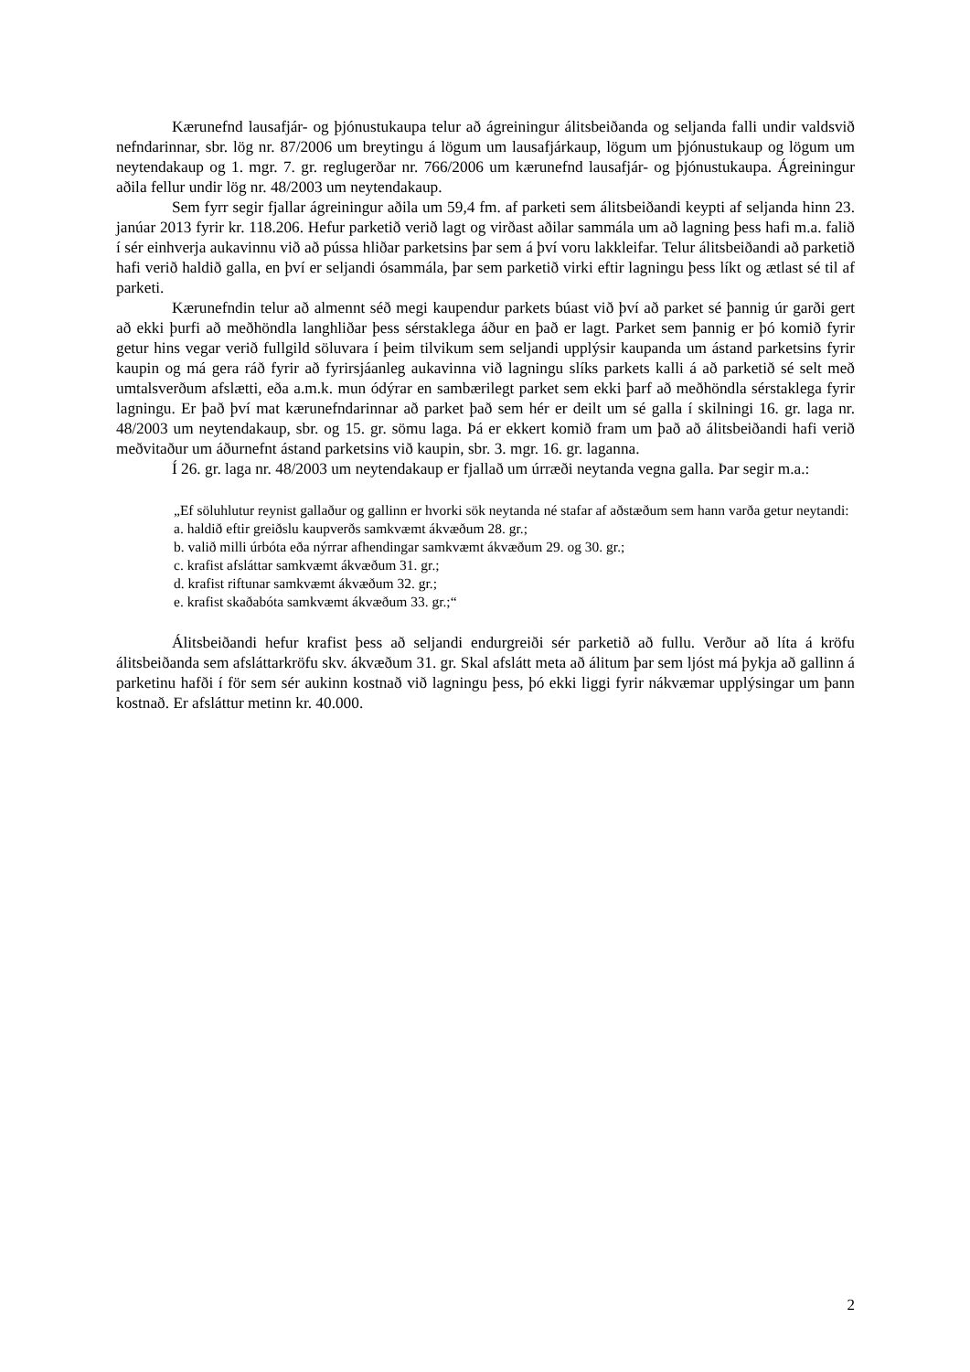Kærunefnd lausafjár- og þjónustukaupa telur að ágreiningur álitsbeiðanda og seljanda falli undir valdsvið nefndarinnar, sbr. lög nr. 87/2006 um breytingu á lögum um lausafjárkaup, lögum um þjónustukaup og lögum um neytendakaup og 1. mgr. 7. gr. reglugerðar nr. 766/2006 um kærunefnd lausafjár- og þjónustukaupa. Ágreiningur aðila fellur undir lög nr. 48/2003 um neytendakaup.
Sem fyrr segir fjallar ágreiningur aðila um 59,4 fm. af parketi sem álitsbeiðandi keypti af seljanda hinn 23. janúar 2013 fyrir kr. 118.206. Hefur parketið verið lagt og virðast aðilar sammála um að lagning þess hafi m.a. falið í sér einhverja aukavinnu við að pússa hliðar parketsins þar sem á því voru lakkleifar. Telur álitsbeiðandi að parketið hafi verið haldið galla, en því er seljandi ósammála, þar sem parketið virki eftir lagningu þess líkt og ætlast sé til af parketi.
Kærunefndin telur að almennt séð megi kaupendur parkets búast við því að parket sé þannig úr garði gert að ekki þurfi að meðhöndla langhliðar þess sérstaklega áður en það er lagt. Parket sem þannig er þó komið fyrir getur hins vegar verið fullgild söluvara í þeim tilvikum sem seljandi upplýsir kaupanda um ástand parketsins fyrir kaupin og má gera ráð fyrir að fyrirsjáanleg aukavinna við lagningu slíks parkets kalli á að parketið sé selt með umtalsverðum afslætti, eða a.m.k. mun ódýrar en sambærilegt parket sem ekki þarf að meðhöndla sérstaklega fyrir lagningu. Er það því mat kærunefndarinnar að parket það sem hér er deilt um sé galla í skilningi 16. gr. laga nr. 48/2003 um neytendakaup, sbr. og 15. gr. sömu laga. Þá er ekkert komið fram um það að álitsbeiðandi hafi verið meðvitaður um áðurnefnt ástand parketsins við kaupin, sbr. 3. mgr. 16. gr. laganna.
Í 26. gr. laga nr. 48/2003 um neytendakaup er fjallað um úrræði neytanda vegna galla. Þar segir m.a.:
„Ef söluhlutur reynist gallaður og gallinn er hvorki sök neytanda né stafar af aðstæðum sem hann varða getur neytandi:
a. haldið eftir greiðslu kaupverðs samkvæmt ákvæðum 28. gr.;
b. valið milli úrbóta eða nýrrar afhendingar samkvæmt ákvæðum 29. og 30. gr.;
c. krafist afsláttar samkvæmt ákvæðum 31. gr.;
d. krafist riftunar samkvæmt ákvæðum 32. gr.;
e. krafist skaðabóta samkvæmt ákvæðum 33. gr.;“
Álitsbeiðandi hefur krafist þess að seljandi endurgreiði sér parketið að fullu. Verður að líta á kröfu álitsbeiðanda sem afsláttarkröfu skv. ákvæðum 31. gr. Skal afslátt meta að álitum þar sem ljóst má þykja að gallinn á parketinu hafði í för sem sér aukinn kostnað við lagningu þess, þó ekki liggi fyrir nákvæmar upplýsingar um þann kostnað. Er afsláttur metinn kr. 40.000.
2